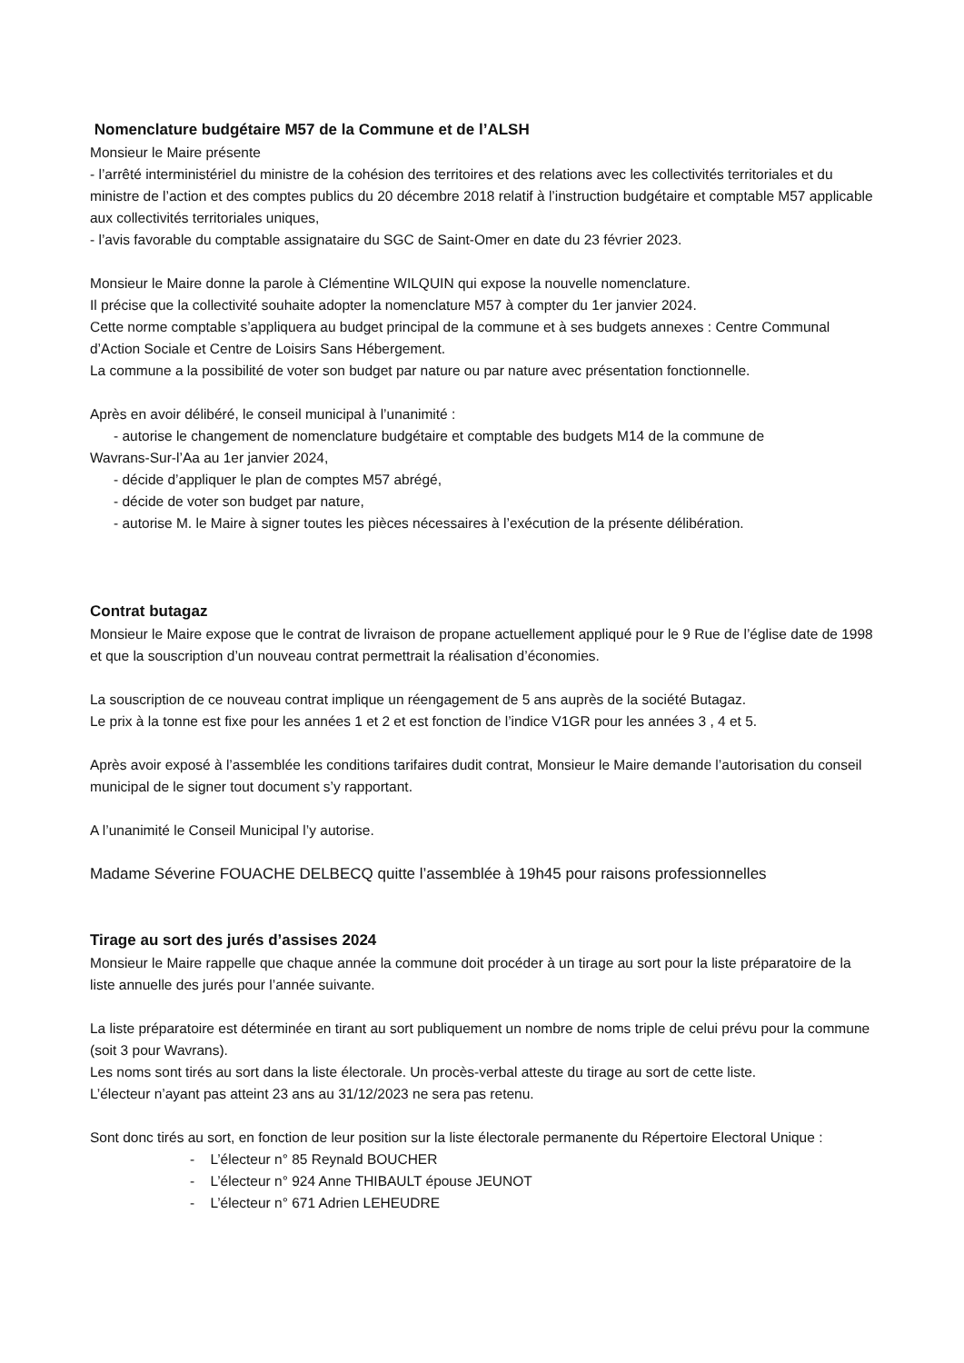Nomenclature budgétaire M57 de la Commune et de l’ALSH
Monsieur le Maire présente
- l’arrêté interministériel du ministre de la cohésion des territoires et des relations avec les collectivités territoriales et du ministre de l’action et des comptes publics du 20 décembre 2018 relatif à l’instruction budgétaire et comptable M57 applicable aux collectivités territoriales uniques,
- l’avis favorable du comptable assignataire du SGC de Saint-Omer en date du 23 février 2023.
Monsieur le Maire donne la parole à Clémentine WILQUIN qui expose la nouvelle nomenclature.
Il précise que la collectivité souhaite adopter la nomenclature M57 à compter du 1er janvier 2024.
Cette norme comptable s’appliquera au budget principal de la commune et à ses budgets annexes : Centre Communal d’Action Sociale et Centre de Loisirs Sans Hébergement.
La commune a la possibilité de voter son budget par nature ou par nature avec présentation fonctionnelle.
Après en avoir délibéré, le conseil municipal à l’unanimité :
- autorise le changement de nomenclature budgétaire et comptable des budgets M14 de la commune de
Wavrans-Sur-l’Aa au 1er janvier 2024,
- décide d’appliquer le plan de comptes M57 abrégé,
- décide de voter son budget par nature,
- autorise M. le Maire à signer toutes les pièces nécessaires à l’exécution de la présente délibération.
Contrat butagaz
Monsieur le Maire expose que le contrat de livraison de propane actuellement appliqué pour le 9 Rue de l’église date de 1998 et que la souscription d’un nouveau contrat permettrait la réalisation d’économies.
La souscription de ce nouveau contrat implique un réengagement de 5 ans auprès de la société Butagaz.
Le prix à la tonne est fixe pour les années 1 et 2 et est fonction de l’indice V1GR pour les années 3 , 4 et 5.
Après avoir exposé à l’assemblée les conditions tarifaires dudit contrat, Monsieur le Maire demande l’autorisation du conseil municipal de le signer tout document s’y rapportant.
A l’unanimité le Conseil Municipal l’y autorise.
Madame Séverine FOUACHE DELBECQ quitte l’assemblée à 19h45 pour raisons professionnelles
Tirage au sort des jurés d’assises 2024
Monsieur le Maire rappelle que chaque année la commune doit procéder à un tirage au sort pour la liste préparatoire de la liste annuelle des jurés pour l’année suivante.
La liste préparatoire est déterminée en tirant au sort publiquement un nombre de noms triple de celui prévu pour la commune (soit 3 pour Wavrans).
Les noms sont tirés au sort dans la liste électorale. Un procès-verbal atteste du tirage au sort de cette liste.
L’électeur n’ayant pas atteint 23 ans au 31/12/2023 ne sera pas retenu.
Sont donc tirés au sort, en fonction de leur position sur la liste électorale permanente du Répertoire Electoral Unique :
- L’électeur n° 85 Reynald BOUCHER
- L’électeur n° 924 Anne THIBAULT épouse JEUNOT
- L’électeur n° 671 Adrien LEHEUDRE